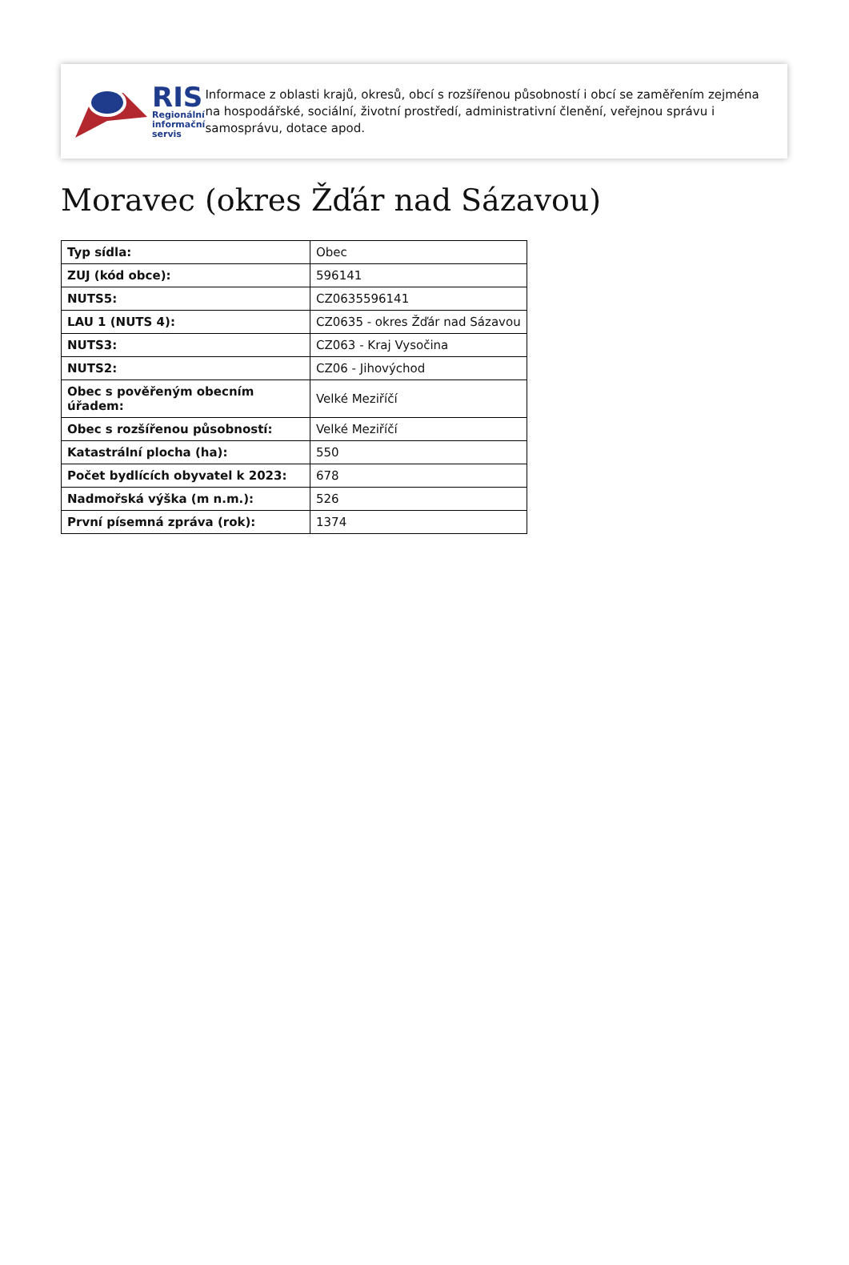RIS
Regionální
informační
servis
Informace z oblasti krajů, okresů, obcí s rozšířenou působností i obcí se zaměřením zejména na hospodářské, sociální, životní prostředí, administrativní členění, veřejnou správu i samosprávu, dotace apod.
Moravec (okres Žďár nad Sázavou)
| Typ sídla: | Obec |
| ZUJ (kód obce): | 596141 |
| NUTS5: | CZ0635596141 |
| LAU 1 (NUTS 4): | CZ0635 - okres Žďár nad Sázavou |
| NUTS3: | CZ063 - Kraj Vysočina |
| NUTS2: | CZ06 - Jihovýchod |
| Obec s pověřeným obecním úřadem: | Velké Meziříčí |
| Obec s rozšířenou působností: | Velké Meziříčí |
| Katastrální plocha (ha): | 550 |
| Počet bydlících obyvatel k 2023: | 678 |
| Nadmořská výška (m n.m.): | 526 |
| První písemná zpráva (rok): | 1374 |